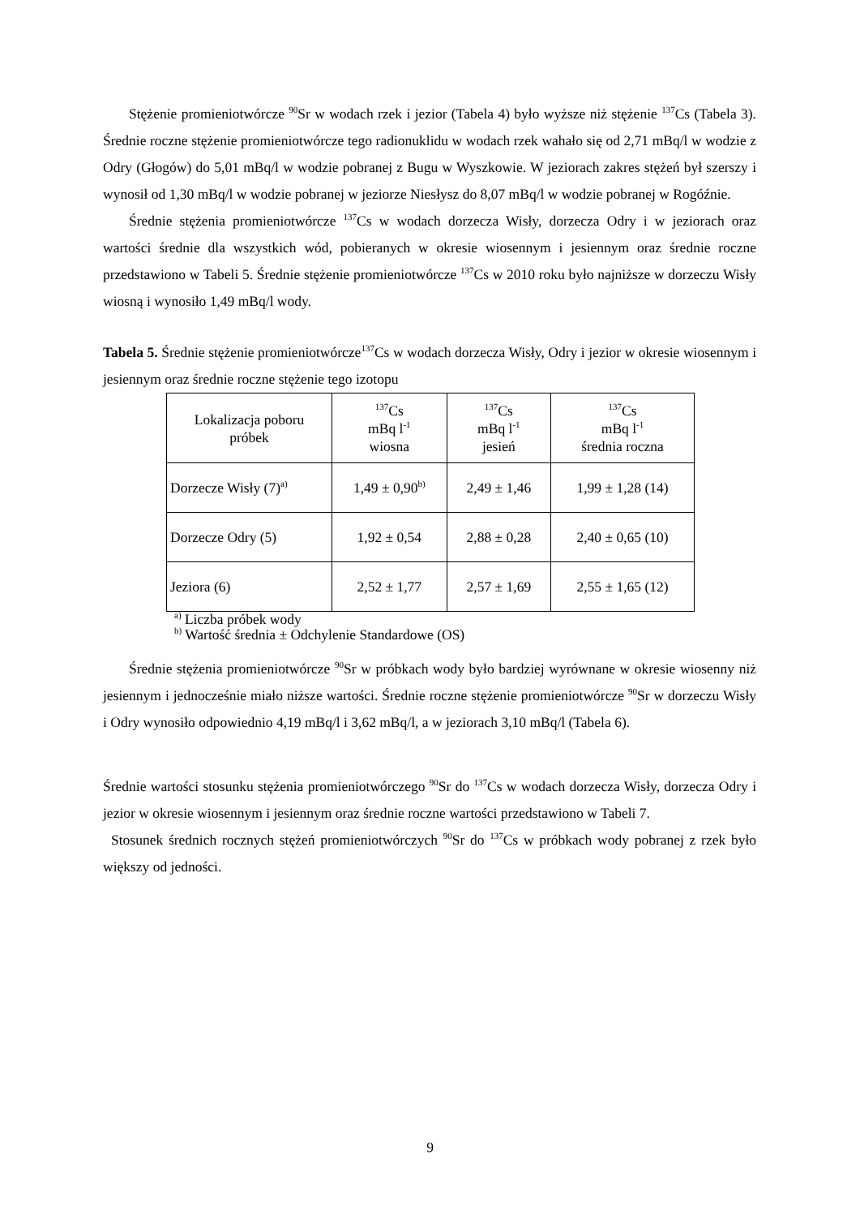Stężenie promieniotwórcze <sup>90</sup>Sr w wodach rzek i jezior (Tabela 4) było wyższe niż stężenie <sup>137</sup>Cs (Tabela 3). Średnie roczne stężenie promieniotwórcze tego radionuklidu w wodach rzek wahało się od 2,71 mBq/l w wodzie z Odry (Głogów) do 5,01 mBq/l w wodzie pobranej z Bugu w Wyszkowie. W jeziorach zakres stężeń był szerszy i wynosił od 1,30 mBq/l w wodzie pobranej w jeziorze Niesłysz do 8,07 mBq/l w wodzie pobranej w Rogóźnie.
Średnie stężenia promieniotwórcze <sup>137</sup>Cs w wodach dorzecza Wisły, dorzecza Odry i w jeziorach oraz wartości średnie dla wszystkich wód, pobieranych w okresie wiosennym i jesiennym oraz średnie roczne przedstawiono w Tabeli 5. Średnie stężenie promieniotwórcze <sup>137</sup>Cs w 2010 roku było najniższe w dorzeczu Wisły wiosną i wynosiło 1,49 mBq/l wody.
Tabela 5. Średnie stężenie promieniotwórcze<sup>137</sup>Cs w wodach dorzecza Wisły, Odry i jezior w okresie wiosennym i jesiennym oraz średnie roczne stężenie tego izotopu
| Lokalizacja poboru próbek | <sup>137</sup>Cs mBq l<sup>-1</sup> wiosna | <sup>137</sup>Cs mBq l<sup>-1</sup> jesień | <sup>137</sup>Cs mBq l<sup>-1</sup> średnia roczna |
| Dorzecze Wisły (7)<sup>a)</sup> | 1,49 ± 0,90<sup>b)</sup> | 2,49 ± 1,46 | 1,99 ± 1,28 (14) |
| Dorzecze Odry (5) | 1,92 ± 0,54 | 2,88 ± 0,28 | 2,40 ± 0,65 (10) |
| Jeziora (6) | 2,52 ± 1,77 | 2,57 ± 1,69 | 2,55 ± 1,65 (12) |
<sup>a)</sup> Liczba próbek wody
<sup>b)</sup> Wartość średnia ± Odchylenie Standardowe (OS)
Średnie stężenia promieniotwórcze <sup>90</sup>Sr w próbkach wody było bardziej wyrównane w okresie wiosenny niż jesiennym i jednocześnie miało niższe wartości. Średnie roczne stężenie promieniotwórcze <sup>90</sup>Sr w dorzeczu Wisły i Odry wynosiło odpowiednio 4,19 mBq/l i 3,62 mBq/l, a w jeziorach 3,10 mBq/l (Tabela 6).
Średnie wartości stosunku stężenia promieniotwórczego <sup>90</sup>Sr do <sup>137</sup>Cs w wodach dorzecza Wisły, dorzecza Odry i jezior w okresie wiosennym i jesiennym oraz średnie roczne wartości przedstawiono w Tabeli 7.
Stosunek średnich rocznych stężeń promieniotwórczych <sup>90</sup>Sr do <sup>137</sup>Cs w próbkach wody pobranej z rzek było większy od jedności.
9